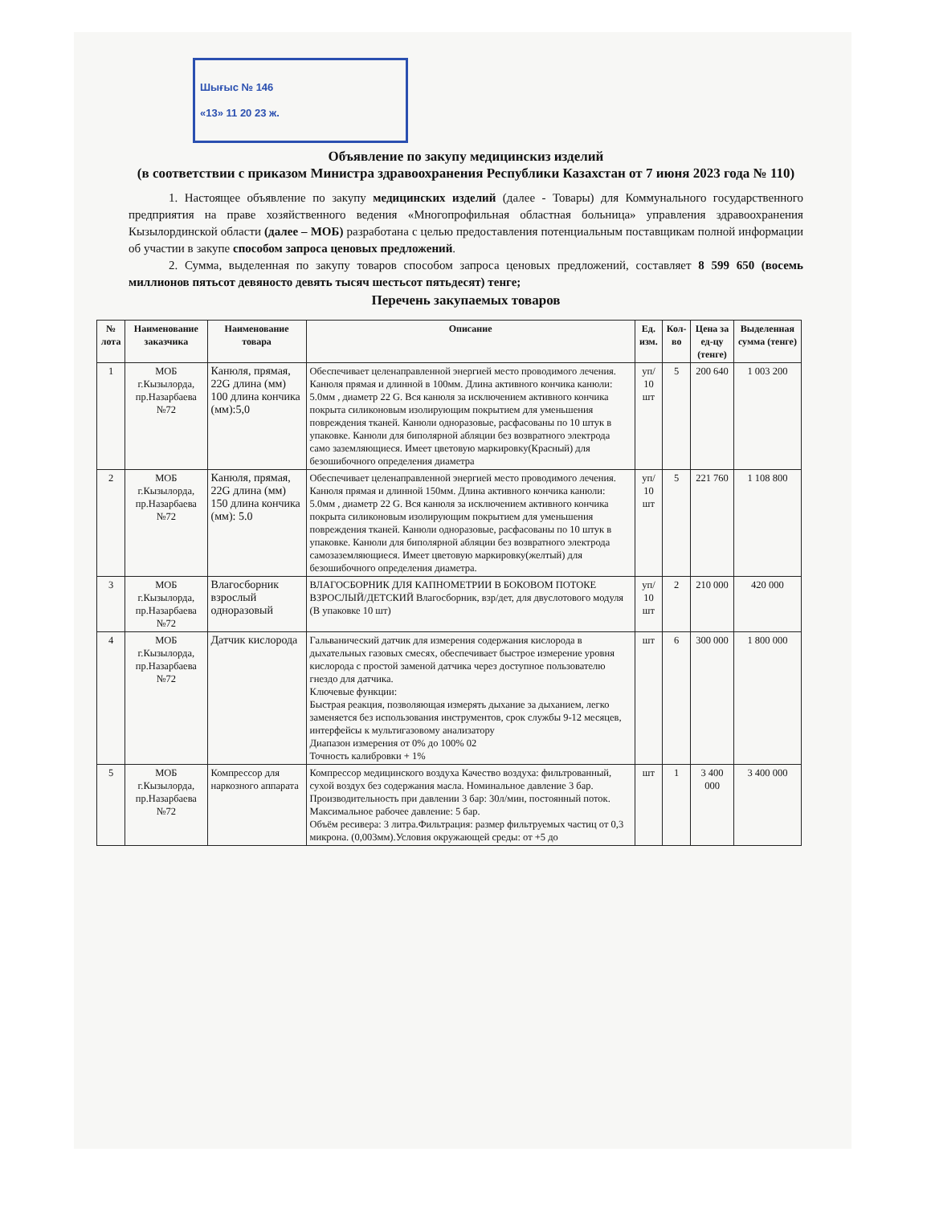Шығыс № 146
«13» 11 20 23 ж.
Объявление по закупу медицинскиз изделий
(в соответствии с приказом Министра здравоохранения Республики Казахстан от 7 июня 2023 года № 110)
1. Настоящее объявление по закупу медицинских изделий (далее - Товары) для Коммунального государственного предприятия на праве хозяйственного ведения «Многопрофильная областная больница» управления здравоохранения Кызылординской области (далее – МОБ) разработана с целью предоставления потенциальным поставщикам полной информации об участии в закупе способом запроса ценовых предложений.
2. Сумма, выделенная по закупу товаров способом запроса ценовых предложений, составляет 8 599 650 (восемь миллионов пятьсот девяносто девять тысяч шестьсот пятьдесят) тенге;
Перечень закупаемых товаров
| № лота | Наименование заказчика | Наименование товара | Описание | Ед. изм. | Кол-во | Цена за ед-цу (тенге) | Выделенная сумма (тенге) |
| --- | --- | --- | --- | --- | --- | --- | --- |
| 1 | МОБ г.Кызылорда, пр.Назарбаева №72 | Канюля, прямая, 22G длина (мм) 100 длина кончика (мм):5,0 | Обеспечивает целенаправленной энергией место проводимого лечения. Канюля прямая и длинной в 100мм. Длина активного кончика канюли: 5.0мм , диаметр 22 G. Вся канюля за исключением активного кончика покрыта силиконовым изолирующим покрытием для уменьшения повреждения тканей. Канюли одноразовые, расфасованы по 10 штук в упаковке. Канюли для биполярной абляции без возвратного электрода само заземляющиеся. Имеет цветовую маркировку(Красный) для безошибочного определения диаметра | уп/ 10 шт | 5 | 200 640 | 1 003 200 |
| 2 | МОБ г.Кызылорда, пр.Назарбаева №72 | Канюля, прямая, 22G длина (мм) 150 длина кончика (мм): 5.0 | Обеспечивает целенаправленной энергией место проводимого лечения. Канюля прямая и длинной 150мм. Длина активного кончика канюли: 5.0мм , диаметр 22 G. Вся канюля за исключением активного кончика покрыта силиконовым изолирующим покрытием для уменьшения повреждения тканей. Канюли одноразовые, расфасованы по 10 штук в упаковке. Канюли для биполярной абляции без возвратного электрода самозаземляющиеся. Имеет цветовую маркировку(желтый) для безошибочного определения диаметра. | уп/ 10 шт | 5 | 221 760 | 1 108 800 |
| 3 | МОБ г.Кызылорда, пр.Назарбаева №72 | Влагосборник взрослый одноразовый | ВЛАГОСБОРНИК ДЛЯ КАПНОМЕТРИИ В БОКОВОМ ПОТОКЕ ВЗРОСЛЫЙ/ДЕТСКИЙ Влагосборник, взр/дет, для двуслотового модуля (В упаковке 10 шт) | уп/ 10 шт | 2 | 210 000 | 420 000 |
| 4 | МОБ г.Кызылорда, пр.Назарбаева №72 | Датчик кислорода | Гальванический датчик для измерения содержания кислорода в дыхательных газовых смесях, обеспечивает быстрое измерение уровня кислорода с простой заменой датчика через доступное пользователю гнездо для датчика. Ключевые функции: Быстрая реакция, позволяющая измерять дыхание за дыханием, легко заменяется без использования инструментов, срок службы 9-12 месяцев, интерфейсы к мультигазовому анализатору Диапазон измерения от 0% до 100% 02 Точность калибровки + 1% | шт | 6 | 300 000 | 1 800 000 |
| 5 | МОБ г.Кызылорда, пр.Назарбаева №72 | Компрессор для наркозного аппарата | Компрессор медицинского воздуха Качество воздуха: фильтрованный, сухой воздух без содержания масла. Номинальное давление 3 бар. Производительность при давлении 3 бар: 30л/мин, постоянный поток. Максимальное рабочее давление: 5 бар. Объём ресивера: 3 литра.Фильтрация: размер фильтруемых частиц от 0,3 микрона. (0,003мм).Условия окружающей среды: от +5 до | шт | 1 | 3 400 000 | 3 400 000 |